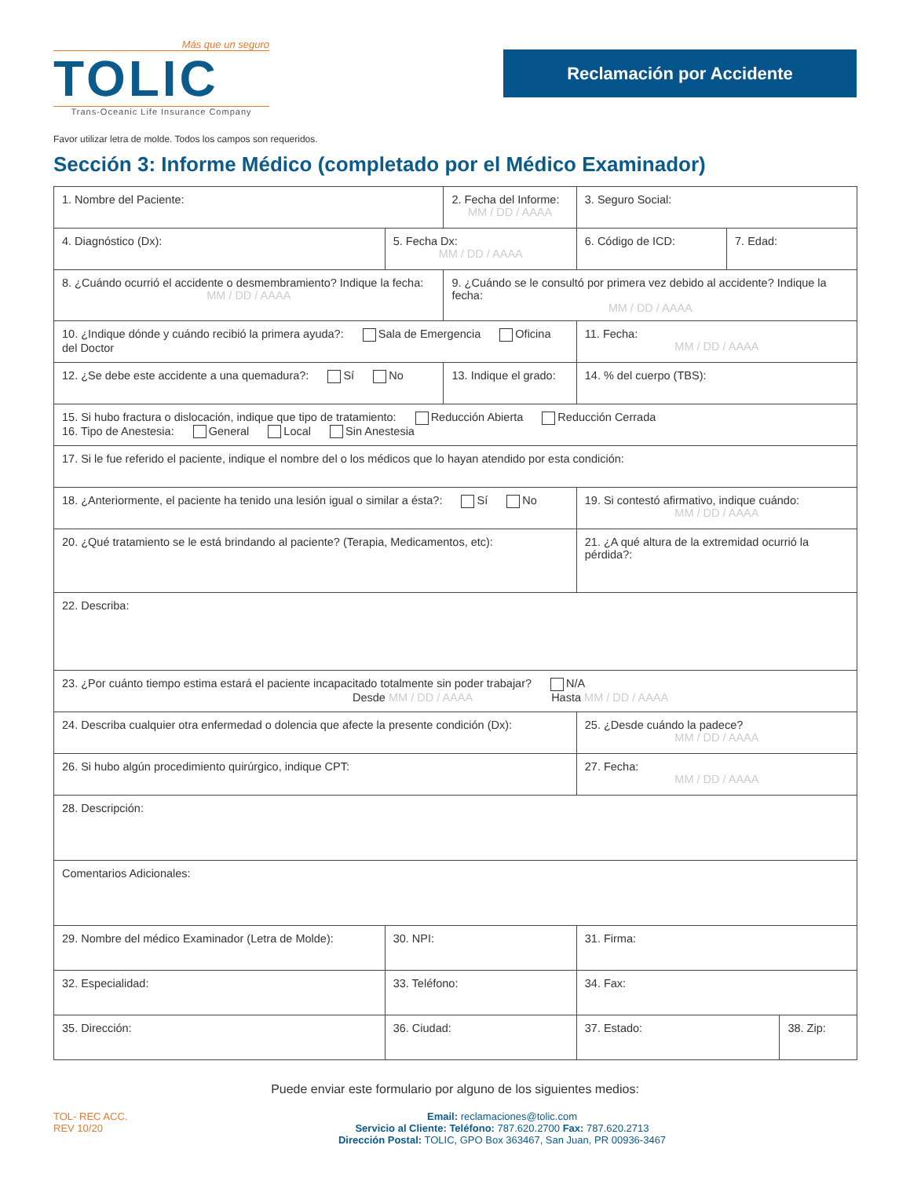Más que un seguro
TOLIC
Trans-Oceanic Life Insurance Company
Reclamación por Accidente
Favor utilizar letra de molde. Todos los campos son requeridos.
Sección 3: Informe Médico (completado por el Médico Examinador)
| 1. Nombre del Paciente: | | 2. Fecha del Informe: MM / DD / AAAA | | 3. Seguro Social: | | |
| 4. Diagnóstico (Dx): | 5. Fecha Dx: MM / DD / AAAA | | 6. Código de ICD: | | 7. Edad: | |
| 8. ¿Cuándo ocurrió el accidente o desmembramiento? Indique la fecha: MM / DD / AAAA | | 9. ¿Cuándo se le consultó por primera vez debido al accidente? Indique la fecha: MM / DD / AAAA | | | | |
| 10. ¿Indique dónde y cuándo recibió la primera ayuda?: Sala de Emergencia Oficina del Doctor | | | | 11. Fecha: MM / DD / AAAA | | |
| 12. ¿Se debe este accidente a una quemadura?: Sí No | | 13. Indique el grado: | | 14. % del cuerpo (TBS): | | |
| 15. Si hubo fractura o dislocación, indique que tipo de tratamiento: Reducción Abierta Reducción Cerrada 16. Tipo de Anestesia: General Local Sin Anestesia | | | | | | |
| 17. Si le fue referido el paciente, indique el nombre del o los médicos que lo hayan atendido por esta condición: | | | | | | |
| 18. ¿Anteriormente, el paciente ha tenido una lesión igual o similar a ésta?: Sí No | | | 19. Si contestó afirmativo, indique cuándo: MM / DD / AAAA | | | |
| 20. ¿Qué tratamiento se le está brindando al paciente? (Terapia, Medicamentos, etc): | | | 21. ¿A qué altura de la extremidad ocurrió la pérdida?: | | | |
| 22. Describa: | | | | | | |
| 23. ¿Por cuánto tiempo estima estará el paciente incapacitado totalmente sin poder trabajar? N/A Desde MM / DD / AAAA Hasta MM / DD / AAAA | | | | | | |
| 24. Describa cualquier otra enfermedad o dolencia que afecte la presente condición (Dx): | | | 25. ¿Desde cuándo la padece? MM / DD / AAAA | | | |
| 26. Si hubo algún procedimiento quirúrgico, indique CPT: | | | 27. Fecha: MM / DD / AAAA | | | |
| 28. Descripción: | | | | | | |
| Comentarios Adicionales: | | | | | | |
| 29. Nombre del médico Examinador (Letra de Molde): | 30. NPI: | | | 31. Firma: | | |
| 32. Especialidad: | 33. Teléfono: | | | 34. Fax: | | |
| 35. Dirección: | 36. Ciudad: | | | 37. Estado: | | 38. Zip: |
Puede enviar este formulario por alguno de los siguientes medios:
TOL- REC ACC.
REV 10/20
Email: reclamaciones@tolic.com
Servicio al Cliente: Teléfono: 787.620.2700 Fax: 787.620.2713
Dirección Postal: TOLIC, GPO Box 363467, San Juan, PR 00936-3467